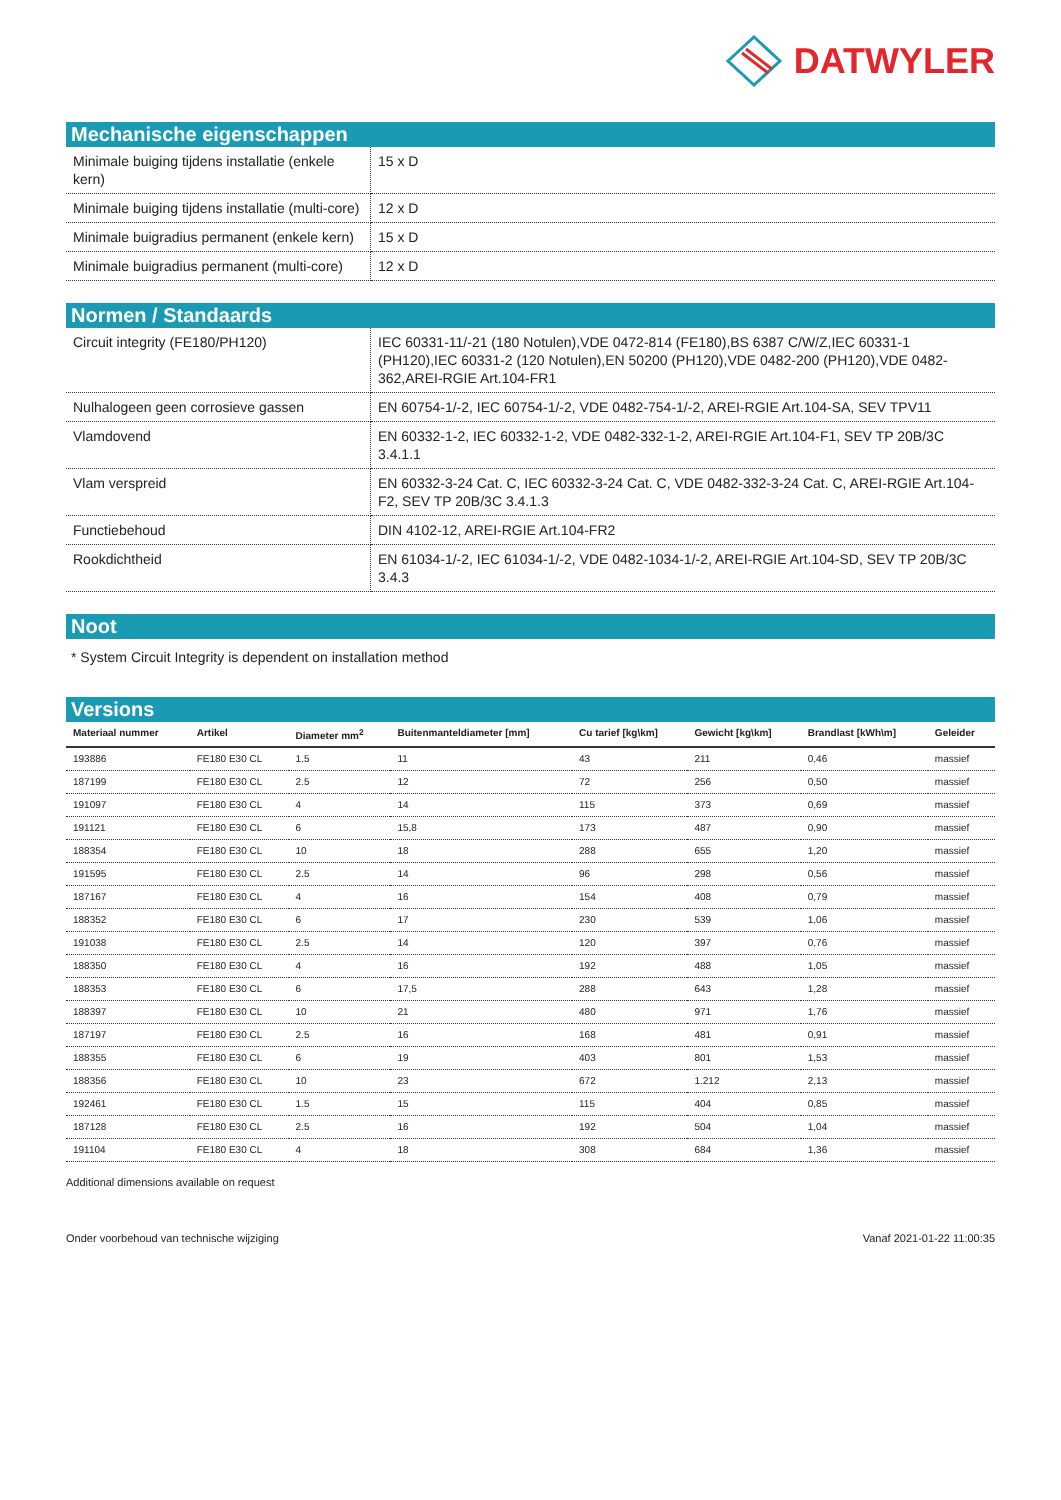DATWYLER
Mechanische eigenschappen
| Minimale buiging tijdens installatie (enkele kern) | 15 x D |
| Minimale buiging tijdens installatie (multi-core) | 12 x D |
| Minimale buigradius permanent (enkele kern) | 15 x D |
| Minimale buigradius permanent (multi-core) | 12 x D |
Normen / Standaards
| Circuit integrity (FE180/PH120) | IEC 60331-11/-21 (180 Notulen),VDE 0472-814 (FE180),BS 6387 C/W/Z,IEC 60331-1 (PH120),IEC 60331-2 (120 Notulen),EN 50200 (PH120),VDE 0482-200 (PH120),VDE 0482-362,AREI-RGIE Art.104-FR1 |
| Nulhalogeen geen corrosieve gassen | EN 60754-1/-2, IEC 60754-1/-2, VDE 0482-754-1/-2, AREI-RGIE Art.104-SA, SEV TPV11 |
| Vlamdovend | EN 60332-1-2, IEC 60332-1-2, VDE 0482-332-1-2, AREI-RGIE Art.104-F1, SEV TP 20B/3C 3.4.1.1 |
| Vlam verspreid | EN 60332-3-24 Cat. C, IEC 60332-3-24 Cat. C, VDE 0482-332-3-24 Cat. C, AREI-RGIE Art.104-F2, SEV TP 20B/3C 3.4.1.3 |
| Functiebehoud | DIN 4102-12, AREI-RGIE Art.104-FR2 |
| Rookdichtheid | EN 61034-1/-2, IEC 61034-1/-2, VDE 0482-1034-1/-2, AREI-RGIE Art.104-SD, SEV TP 20B/3C 3.4.3 |
Noot
* System Circuit Integrity is dependent on installation method
Versions
| Materiaal nummer | Artikel | Diameter mm<sup>2</sup> | Buitenmanteldiameter [mm] | Cu tarief [kg\km] | Gewicht [kg\km] | Brandlast [kWh\m] | Geleider |
| --- | --- | --- | --- | --- | --- | --- | --- |
| 193886 | FE180 E30 CL | 1.5 | 11 | 43 | 211 | 0,46 | massief |
| 187199 | FE180 E30 CL | 2.5 | 12 | 72 | 256 | 0,50 | massief |
| 191097 | FE180 E30 CL | 4 | 14 | 115 | 373 | 0,69 | massief |
| 191121 | FE180 E30 CL | 6 | 15,8 | 173 | 487 | 0,90 | massief |
| 188354 | FE180 E30 CL | 10 | 18 | 288 | 655 | 1,20 | massief |
| 191595 | FE180 E30 CL | 2.5 | 14 | 96 | 298 | 0,56 | massief |
| 187167 | FE180 E30 CL | 4 | 16 | 154 | 408 | 0,79 | massief |
| 188352 | FE180 E30 CL | 6 | 17 | 230 | 539 | 1,06 | massief |
| 191038 | FE180 E30 CL | 2.5 | 14 | 120 | 397 | 0,76 | massief |
| 188350 | FE180 E30 CL | 4 | 16 | 192 | 488 | 1,05 | massief |
| 188353 | FE180 E30 CL | 6 | 17,5 | 288 | 643 | 1,28 | massief |
| 188397 | FE180 E30 CL | 10 | 21 | 480 | 971 | 1,76 | massief |
| 187197 | FE180 E30 CL | 2.5 | 16 | 168 | 481 | 0,91 | massief |
| 188355 | FE180 E30 CL | 6 | 19 | 403 | 801 | 1,53 | massief |
| 188356 | FE180 E30 CL | 10 | 23 | 672 | 1.212 | 2,13 | massief |
| 192461 | FE180 E30 CL | 1.5 | 15 | 115 | 404 | 0,85 | massief |
| 187128 | FE180 E30 CL | 2.5 | 16 | 192 | 504 | 1,04 | massief |
| 191104 | FE180 E30 CL | 4 | 18 | 308 | 684 | 1,36 | massief |
Additional dimensions available on request
Onder voorbehoud van technische wijziging Vanaf 2021-01-22 11:00:35